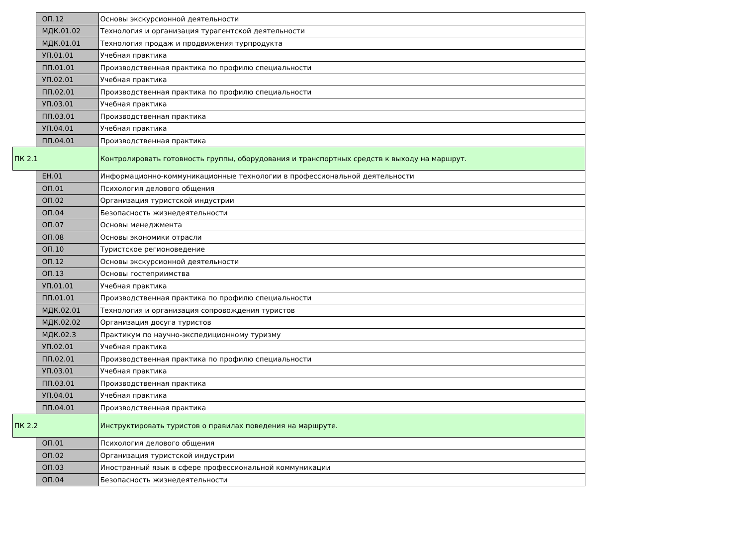| | ОП.12 | Основы экскурсионной деятельности |
| | МДК.01.02 | Технология и организация турагентской деятельности |
| | МДК.01.01 | Технология продаж и продвижения турпродукта |
| | УП.01.01 | Учебная практика |
| | ПП.01.01 | Производственная практика по профилю специальности |
| | УП.02.01 | Учебная практика |
| | ПП.02.01 | Производственная практика по профилю специальности |
| | УП.03.01 | Учебная практика |
| | ПП.03.01 | Производственная практика |
| | УП.04.01 | Учебная практика |
| | ПП.04.01 | Производственная практика |
| ПК 2.1 | | Контролировать готовность группы, оборудования и транспортных средств к выходу на маршрут. |
| | ЕН.01 | Информационно-коммуникационные технологии в профессиональной деятельности |
| | ОП.01 | Психология делового общения |
| | ОП.02 | Организация туристской индустрии |
| | ОП.04 | Безопасность жизнедеятельности |
| | ОП.07 | Основы менеджмента |
| | ОП.08 | Основы экономики отрасли |
| | ОП.10 | Туристское регионоведение |
| | ОП.12 | Основы экскурсионной деятельности |
| | ОП.13 | Основы гостеприимства |
| | УП.01.01 | Учебная практика |
| | ПП.01.01 | Производственная практика по профилю специальности |
| | МДК.02.01 | Технология и организация сопровождения туристов |
| | МДК.02.02 | Организация досуга туристов |
| | МДК.02.3 | Практикум по научно-экспедиционному туризму |
| | УП.02.01 | Учебная практика |
| | ПП.02.01 | Производственная практика по профилю специальности |
| | УП.03.01 | Учебная практика |
| | ПП.03.01 | Производственная практика |
| | УП.04.01 | Учебная практика |
| | ПП.04.01 | Производственная практика |
| ПК 2.2 | | Инструктировать туристов о правилах поведения на маршруте. |
| | ОП.01 | Психология делового общения |
| | ОП.02 | Организация туристской индустрии |
| | ОП.03 | Иностранный язык в сфере профессиональной коммуникации |
| | ОП.04 | Безопасность жизнедеятельности |